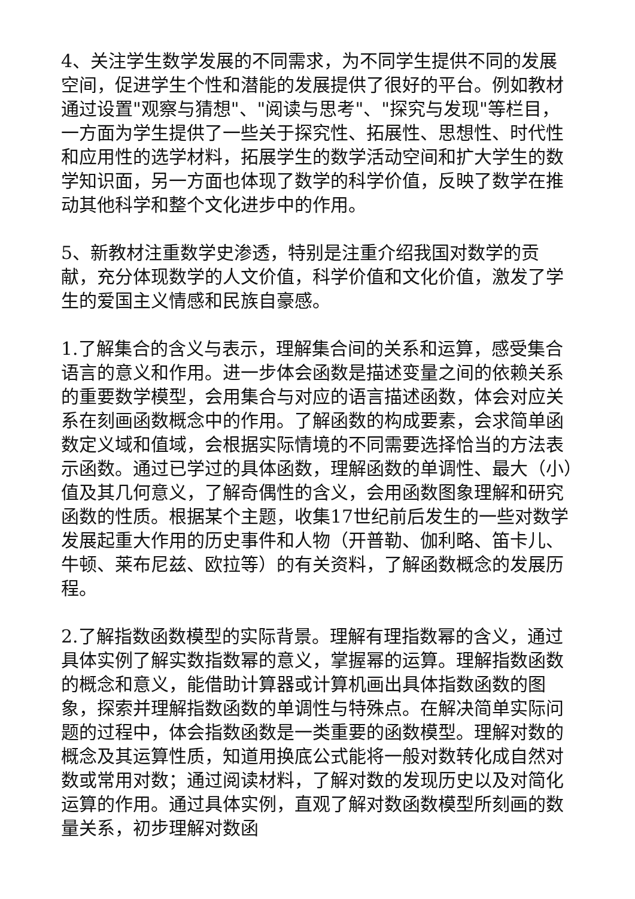4、关注学生数学发展的不同需求，为不同学生提供不同的发展空间，促进学生个性和潜能的发展提供了很好的平台。例如教材通过设置"观察与猜想"、"阅读与思考"、"探究与发现"等栏目，一方面为学生提供了一些关于探究性、拓展性、思想性、时代性和应用性的选学材料，拓展学生的数学活动空间和扩大学生的数学知识面，另一方面也体现了数学的科学价值，反映了数学在推动其他科学和整个文化进步中的作用。
5、新教材注重数学史渗透，特别是注重介绍我国对数学的贡献，充分体现数学的人文价值，科学价值和文化价值，激发了学生的爱国主义情感和民族自豪感。
1.了解集合的含义与表示，理解集合间的关系和运算，感受集合语言的意义和作用。进一步体会函数是描述变量之间的依赖关系的重要数学模型，会用集合与对应的语言描述函数，体会对应关系在刻画函数概念中的作用。了解函数的构成要素，会求简单函数定义域和值域，会根据实际情境的不同需要选择恰当的方法表示函数。通过已学过的具体函数，理解函数的单调性、最大（小）值及其几何意义，了解奇偶性的含义，会用函数图象理解和研究函数的性质。根据某个主题，收集17世纪前后发生的一些对数学发展起重大作用的历史事件和人物（开普勒、伽利略、笛卡儿、牛顿、莱布尼兹、欧拉等）的有关资料，了解函数概念的发展历程。
2.了解指数函数模型的实际背景。理解有理指数幂的含义，通过具体实例了解实数指数幂的意义，掌握幂的运算。理解指数函数的概念和意义，能借助计算器或计算机画出具体指数函数的图象，探索并理解指数函数的单调性与特殊点。在解决简单实际问题的过程中，体会指数函数是一类重要的函数模型。理解对数的概念及其运算性质，知道用换底公式能将一般对数转化成自然对数或常用对数；通过阅读材料，了解对数的发现历史以及对简化运算的作用。通过具体实例，直观了解对数函数模型所刻画的数量关系，初步理解对数函